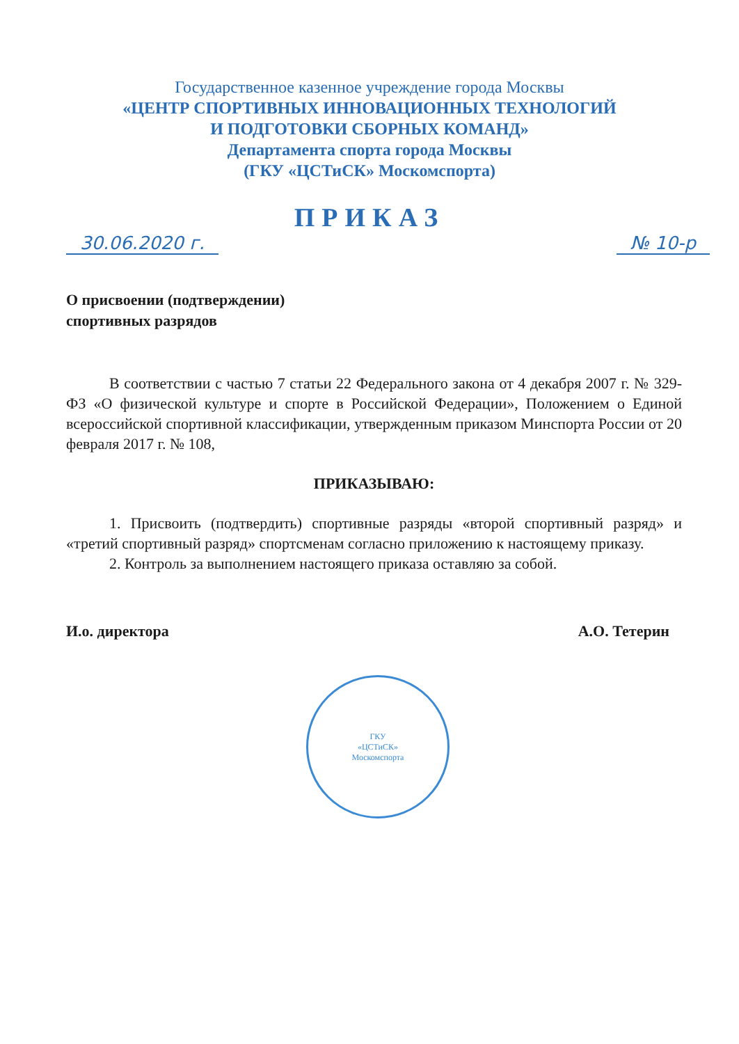Государственное казенное учреждение города Москвы
«ЦЕНТР СПОРТИВНЫХ ИННОВАЦИОННЫХ ТЕХНОЛОГИЙ
И ПОДГОТОВКИ СБОРНЫХ КОМАНД»
Департамента спорта города Москвы
(ГКУ «ЦСТиСК» Москомспорта)
ПРИКАЗ
30.06.2020 г. № 10-р
О присвоении (подтверждении)
спортивных разрядов
В соответствии с частью 7 статьи 22 Федерального закона от 4 декабря 2007 г. № 329-ФЗ «О физической культуре и спорте в Российской Федерации», Положением о Единой всероссийской спортивной классификации, утвержденным приказом Минспорта России от 20 февраля 2017 г. № 108,
ПРИКАЗЫВАЮ:
1. Присвоить (подтвердить) спортивные разряды «второй спортивный разряд» и «третий спортивный разряд» спортсменам согласно приложению к настоящему приказу.
2. Контроль за выполнением настоящего приказа оставляю за собой.
И.о. директора А.О. Тетерин
ГКУ
«ЦСТиСК»
Москомспорта